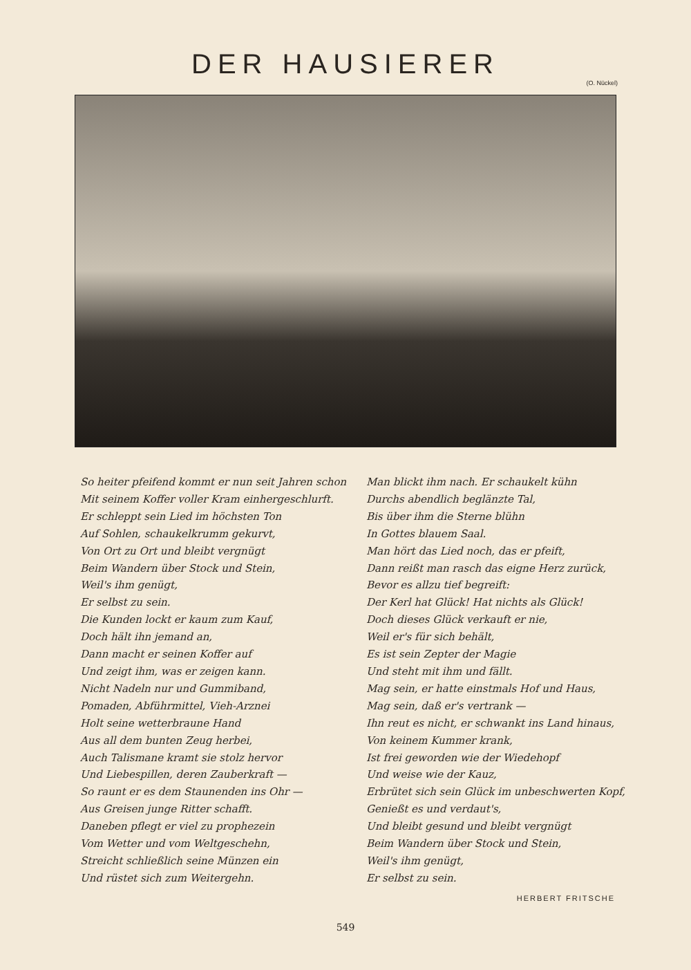DER HAUSIERER
(O. Nückel)
So heiter pfeifend kommt er nun seit Jahren schon
Mit seinem Koffer voller Kram einhergeschlurft.
Er schleppt sein Lied im höchsten Ton
Auf Sohlen, schaukelkrumm gekurvt,
Von Ort zu Ort und bleibt vergnügt
Beim Wandern über Stock und Stein,
Weil's ihm genügt,
Er selbst zu sein.
Die Kunden lockt er kaum zum Kauf,
Doch hält ihn jemand an,
Dann macht er seinen Koffer auf
Und zeigt ihm, was er zeigen kann.
Nicht Nadeln nur und Gummiband,
Pomaden, Abführmittel, Vieh-Arznei
Holt seine wetterbraune Hand
Aus all dem bunten Zeug herbei,
Auch Talismane kramt sie stolz hervor
Und Liebespillen, deren Zauberkraft —
So raunt er es dem Staunenden ins Ohr —
Aus Greisen junge Ritter schafft.
Daneben pflegt er viel zu prophezein
Vom Wetter und vom Weltgeschehn,
Streicht schließlich seine Münzen ein
Und rüstet sich zum Weitergehn.
Man blickt ihm nach. Er schaukelt kühn
Durchs abendlich beglänzte Tal,
Bis über ihm die Sterne blühn
In Gottes blauem Saal.
Man hört das Lied noch, das er pfeift,
Dann reißt man rasch das eigne Herz zurück,
Bevor es allzu tief begreift:
Der Kerl hat Glück! Hat nichts als Glück!
Doch dieses Glück verkauft er nie,
Weil er's für sich behält,
Es ist sein Zepter der Magie
Und steht mit ihm und fällt.
Mag sein, er hatte einstmals Hof und Haus,
Mag sein, daß er's vertrank —
Ihn reut es nicht, er schwankt ins Land hinaus,
Von keinem Kummer krank,
Ist frei geworden wie der Wiedehopf
Und weise wie der Kauz,
Erbrütet sich sein Glück im unbeschwerten Kopf,
Genießt es und verdaut's,
Und bleibt gesund und bleibt vergnügt
Beim Wandern über Stock und Stein,
Weil's ihm genügt,
Er selbst zu sein.
HERBERT FRITSCHE
549